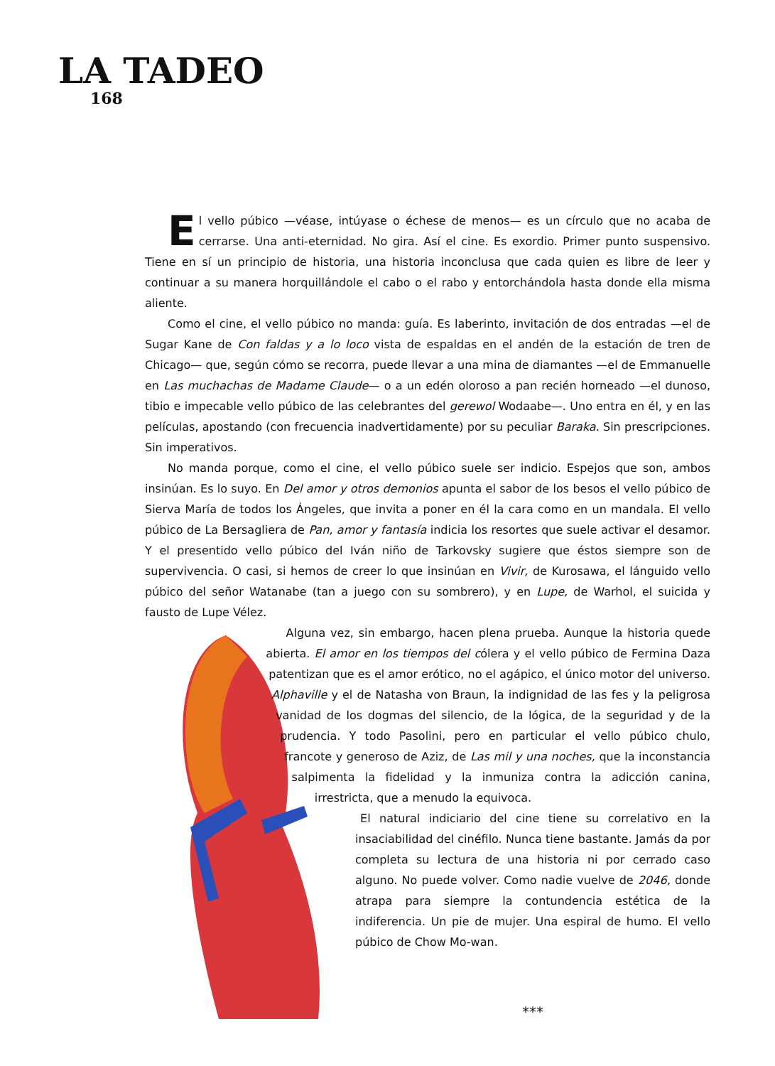LA TADEO
168
El vello púbico —véase, intúyase o échese de menos— es un círculo que no acaba de cerrarse. Una anti-eternidad. No gira. Así el cine. Es exordio. Primer punto suspensivo. Tiene en sí un principio de historia, una historia inconclusa que cada quien es libre de leer y continuar a su manera horquillándole el cabo o el rabo y entorchándola hasta donde ella misma aliente.
Como el cine, el vello púbico no manda: guía. Es laberinto, invitación de dos entradas —el de Sugar Kane de Con faldas y a lo loco vista de espaldas en el andén de la estación de tren de Chicago— que, según cómo se recorra, puede llevar a una mina de diamantes —el de Emmanuelle en Las muchachas de Madame Claude— o a un edén oloroso a pan recién horneado —el dunoso, tibio e impecable vello púbico de las celebrantes del gerewol Wodaabe—. Uno entra en él, y en las películas, apostando (con frecuencia inadvertidamente) por su peculiar Baraka. Sin prescripciones. Sin imperativos.
No manda porque, como el cine, el vello púbico suele ser indicio. Espejos que son, ambos insinúan. Es lo suyo. En Del amor y otros demonios apunta el sabor de los besos el vello púbico de Sierva María de todos los Ángeles, que invita a poner en él la cara como en un mandala. El vello púbico de La Bersagliera de Pan, amor y fantasía indicia los resortes que suele activar el desamor. Y el presentido vello púbico del Iván niño de Tarkovsky sugiere que éstos siempre son de supervivencia. O casi, si hemos de creer lo que insinúan en Vivir, de Kurosawa, el lánguido vello púbico del señor Watanabe (tan a juego con su sombrero), y en Lupe, de Warhol, el suicida y fausto de Lupe Vélez.
Alguna vez, sin embargo, hacen plena prueba. Aunque la historia quede abierta. El amor en los tiempos del cólera y el vello púbico de Fermina Daza patentizan que es el amor erótico, no el agápico, el único motor del universo. Alphaville y el de Natasha von Braun, la indignidad de las fes y la peligrosa vanidad de los dogmas del silencio, de la lógica, de la seguridad y de la prudencia. Y todo Pasolini, pero en particular el vello púbico chulo, francote y generoso de Aziz, de Las mil y una noches, que la inconstancia salpimenta la fidelidad y la inmuniza contra la adicción canina, irrestricta, que a menudo la equivoca.
El natural indiciario del cine tiene su correlativo en la insaciabilidad del cinéfilo. Nunca tiene bastante. Jamás da por completa su lectura de una historia ni por cerrado caso alguno. No puede volver. Como nadie vuelve de 2046, donde atrapa para siempre la contundencia estética de la indiferencia. Un pie de mujer. Una espiral de humo. El vello púbico de Chow Mo-wan.
***